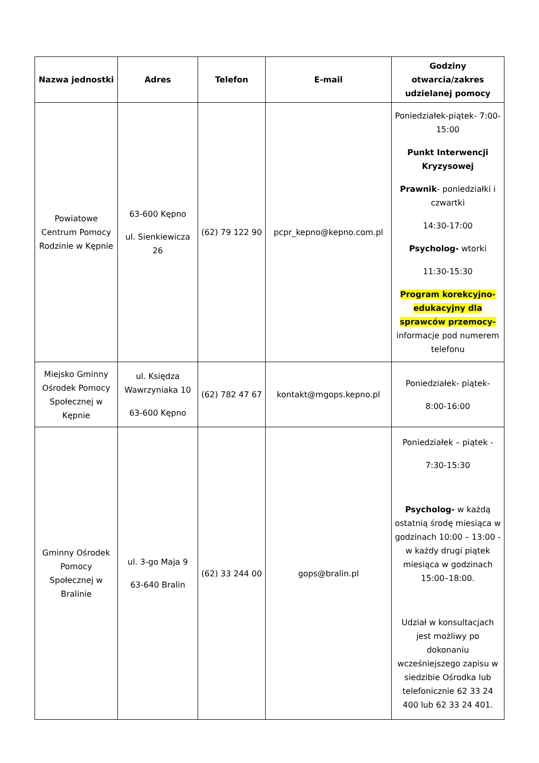| Nazwa jednostki | Adres | Telefon | E-mail | Godziny otwarcia/zakres udzielanej pomocy |
| --- | --- | --- | --- | --- |
| Powiatowe Centrum Pomocy Rodzinie w Kępnie | 63-600 Kępno ul. Sienkiewicza 26 | (62) 79 122 90 | pcpr_kepno@kepno.com.pl | Poniedziałek-piątek- 7:00-15:00 Punkt Interwencji Kryzysowej Prawnik - poniedziałki i czwartki 14:30-17:00 Psycholog- wtorki 11:30-15:30 Program korekcyjno-edukacyjny dla sprawców przemocy- informacje pod numerem telefonu |
| Miejsko Gminny Ośrodek Pomocy Społecznej w Kępnie | ul. Księdza Wawrzyniaka 10 63-600 Kępno | (62) 782 47 67 | kontakt@mgops.kepno.pl | Poniedziałek- piątek- 8:00-16:00 |
| Gminny Ośrodek Pomocy Społecznej w Bralinie | ul. 3-go Maja 9 63-640 Bralin | (62) 33 244 00 | gops@bralin.pl | Poniedziałek – piątek - 7:30-15:30 Psycholog- w każdą ostatnią środę miesiąca w godzinach 10:00 – 13:00 - w każdy drugi piątek miesiąca w godzinach 15:00–18:00. Udział w konsultacjach jest możliwy po dokonaniu wcześniejszego zapisu w siedzibie Ośrodka lub telefonicznie 62 33 24 400 lub 62 33 24 401. |